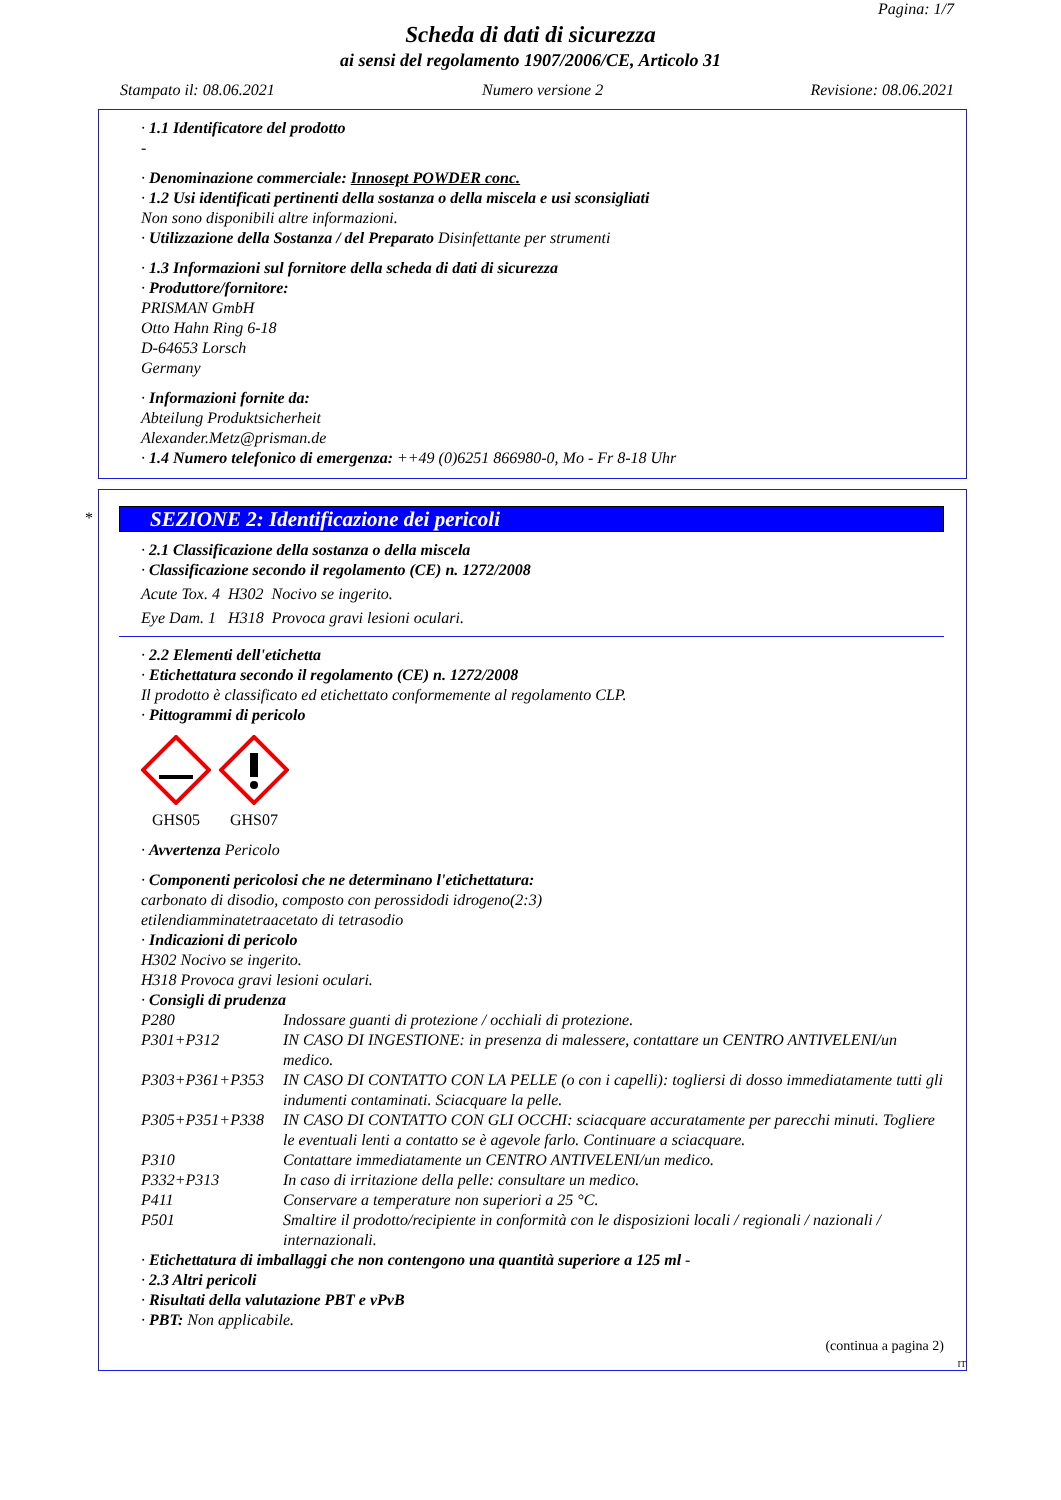Pagina: 1/7
Scheda di dati di sicurezza
ai sensi del regolamento 1907/2006/CE, Articolo 31
Stampato il: 08.06.2021 Numero versione 2 Revisione: 08.06.2021
· 1.1 Identificatore del prodotto
-
· Denominazione commerciale: Innosept POWDER conc.
· 1.2 Usi identificati pertinenti della sostanza o della miscela e usi sconsigliati
Non sono disponibili altre informazioni.
· Utilizzazione della Sostanza / del Preparato Disinfettante per strumenti
· 1.3 Informazioni sul fornitore della scheda di dati di sicurezza
· Produttore/fornitore:
PRISMAN GmbH
Otto Hahn Ring 6-18
D-64653 Lorsch
Germany
· Informazioni fornite da:
Abteilung Produktsicherheit
Alexander.Metz@prisman.de
· 1.4 Numero telefonico di emergenza: ++49 (0)6251 866980-0, Mo - Fr 8-18 Uhr
*
SEZIONE 2: Identificazione dei pericoli
· 2.1 Classificazione della sostanza o della miscela
· Classificazione secondo il regolamento (CE) n. 1272/2008
Acute Tox. 4 H302 Nocivo se ingerito.
Eye Dam. 1 H318 Provoca gravi lesioni oculari.
· 2.2 Elementi dell'etichetta
· Etichettatura secondo il regolamento (CE) n. 1272/2008
Il prodotto è classificato ed etichettato conformemente al regolamento CLP.
· Pittogrammi di pericolo
GHS05
GHS07
· Avvertenza Pericolo
· Componenti pericolosi che ne determinano l'etichettatura:
carbonato di disodio, composto con perossidodi idrogeno(2:3)
etilendiamminatetraacetato di tetrasodio
· Indicazioni di pericolo
H302 Nocivo se ingerito.
H318 Provoca gravi lesioni oculari.
· Consigli di prudenza
| P280 | Indossare guanti di protezione / occhiali di protezione. |
| P301+P312 | IN CASO DI INGESTIONE: in presenza di malessere, contattare un CENTRO ANTIVELENI/un medico. |
| P303+P361+P353 | IN CASO DI CONTATTO CON LA PELLE (o con i capelli): togliersi di dosso immediatamente tutti gli indumenti contaminati. Sciacquare la pelle. |
| P305+P351+P338 | IN CASO DI CONTATTO CON GLI OCCHI: sciacquare accuratamente per parecchi minuti. Togliere le eventuali lenti a contatto se è agevole farlo. Continuare a sciacquare. |
| P310 | Contattare immediatamente un CENTRO ANTIVELENI/un medico. |
| P332+P313 | In caso di irritazione della pelle: consultare un medico. |
| P411 | Conservare a temperature non superiori a 25 °C. |
| P501 | Smaltire il prodotto/recipiente in conformità con le disposizioni locali / regionali / nazionali / internazionali. |
· Etichettatura di imballaggi che non contengono una quantità superiore a 125 ml -
· 2.3 Altri pericoli
· Risultati della valutazione PBT e vPvB
· PBT: Non applicabile.
(continua a pagina 2)
IT